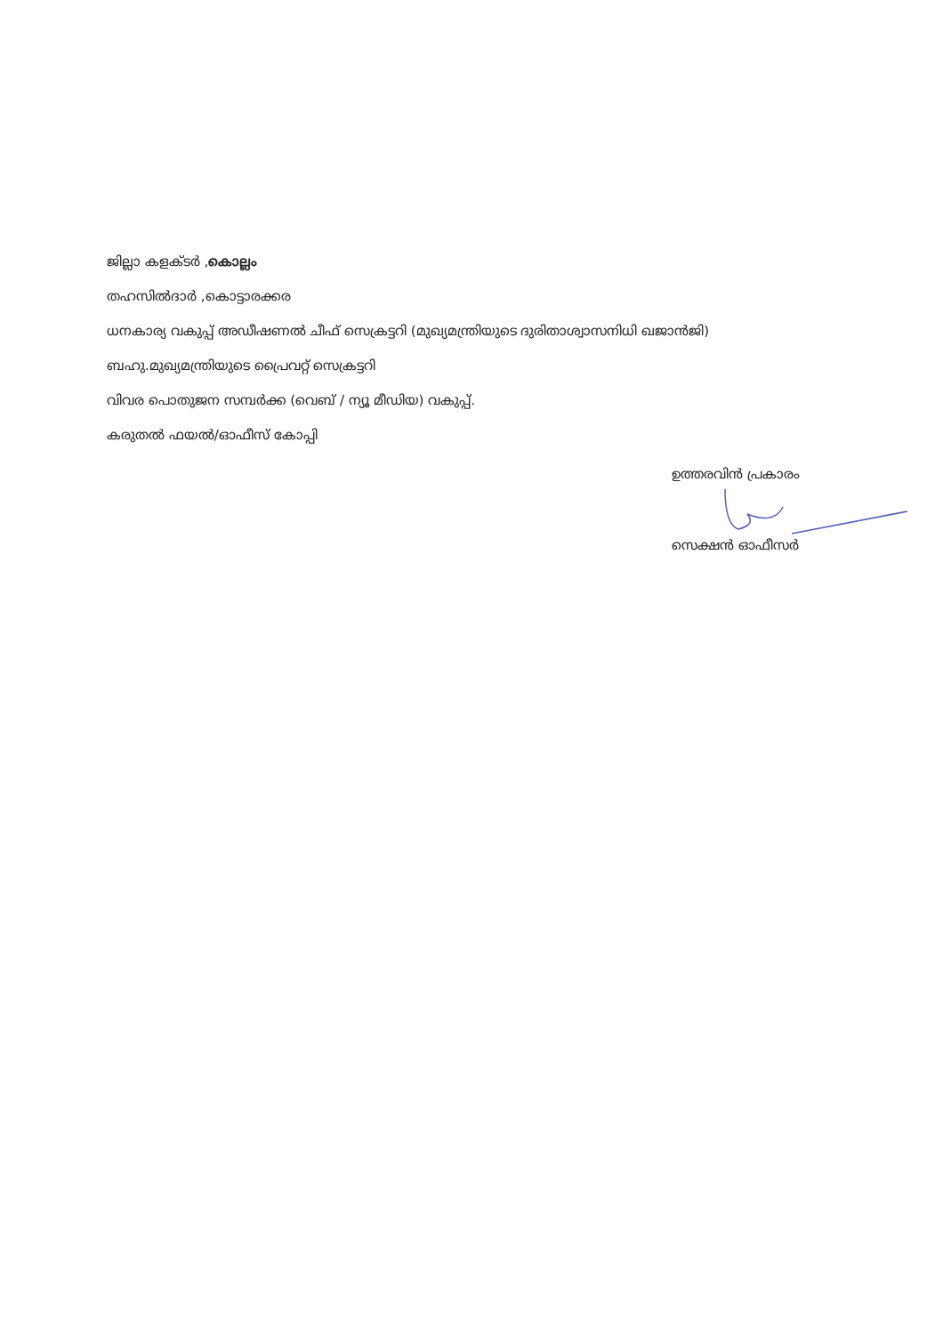ജില്ലാ കളക്ടർ ,കൊല്ലം
തഹസിൽദാർ ,കൊട്ടാരക്കര
ധനകാര്യ വകുപ്പ് അഡീഷണൽ ചീഫ് സെക്രട്ടറി (മുഖ്യമന്ത്രിയുടെ ദുരിതാശ്വാസനിധി ഖജാൻജി)
ബഹു.മുഖ്യമന്ത്രിയുടെ പ്രൈവറ്റ് സെക്രട്ടറി
വിവര പൊതുജന സമ്പർക്ക (വെബ് / ന്യൂ മീഡിയ) വകുപ്പ്.
കരുതൽ ഫയൽ/ഓഫീസ് കോപ്പി
ഉത്തരവിൻ പ്രകാരം
സെക്ഷൻ ഓഫീസർ